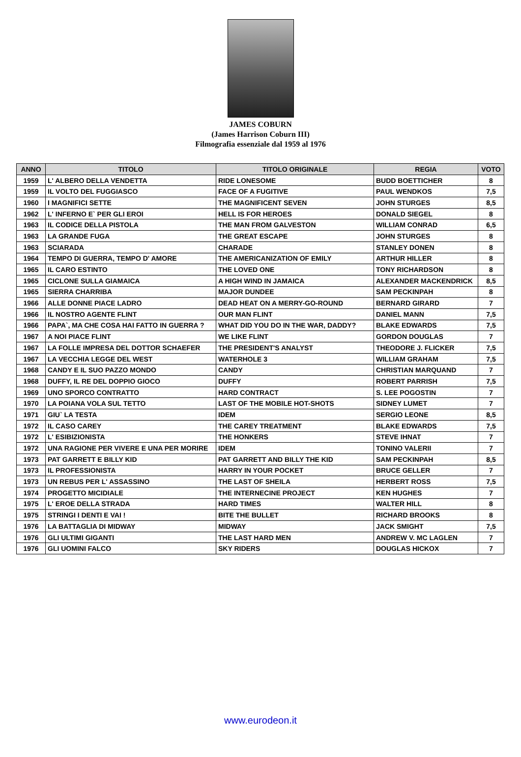JAMES COBURN
(James Harrison Coburn III)
Filmografia essenziale dal 1959 al 1976
| ANNO | TITOLO | TITOLO ORIGINALE | REGIA | VOTO |
| --- | --- | --- | --- | --- |
| 1959 | L' ALBERO DELLA VENDETTA | RIDE LONESOME | BUDD BOETTICHER | 8 |
| 1959 | IL VOLTO DEL FUGGIASCO | FACE OF A FUGITIVE | PAUL WENDKOS | 7,5 |
| 1960 | I MAGNIFICI SETTE | THE MAGNIFICENT SEVEN | JOHN STURGES | 8,5 |
| 1962 | L' INFERNO E` PER GLI EROI | HELL IS FOR HEROES | DONALD SIEGEL | 8 |
| 1963 | IL CODICE DELLA PISTOLA | THE MAN FROM GALVESTON | WILLIAM CONRAD | 6,5 |
| 1963 | LA GRANDE FUGA | THE GREAT ESCAPE | JOHN STURGES | 8 |
| 1963 | SCIARADA | CHARADE | STANLEY DONEN | 8 |
| 1964 | TEMPO DI GUERRA, TEMPO D' AMORE | THE AMERICANIZATION OF EMILY | ARTHUR HILLER | 8 |
| 1965 | IL CARO ESTINTO | THE LOVED ONE | TONY RICHARDSON | 8 |
| 1965 | CICLONE SULLA GIAMAICA | A HIGH WIND IN JAMAICA | ALEXANDER MACKENDRICK | 8,5 |
| 1965 | SIERRA CHARRIBA | MAJOR DUNDEE | SAM PECKINPAH | 8 |
| 1966 | ALLE DONNE PIACE LADRO | DEAD HEAT ON A MERRY-GO-ROUND | BERNARD GIRARD | 7 |
| 1966 | IL NOSTRO AGENTE FLINT | OUR MAN FLINT | DANIEL MANN | 7,5 |
| 1966 | PAPA`, MA CHE COSA HAI FATTO IN GUERRA ? | WHAT DID YOU DO IN THE WAR, DADDY? | BLAKE EDWARDS | 7,5 |
| 1967 | A NOI PIACE FLINT | WE LIKE FLINT | GORDON DOUGLAS | 7 |
| 1967 | LA FOLLE IMPRESA DEL DOTTOR SCHAEFER | THE PRESIDENT'S ANALYST | THEODORE J. FLICKER | 7,5 |
| 1967 | LA VECCHIA LEGGE DEL WEST | WATERHOLE 3 | WILLIAM GRAHAM | 7,5 |
| 1968 | CANDY E IL SUO PAZZO MONDO | CANDY | CHRISTIAN MARQUAND | 7 |
| 1968 | DUFFY, IL RE DEL DOPPIO GIOCO | DUFFY | ROBERT PARRISH | 7,5 |
| 1969 | UNO SPORCO CONTRATTO | HARD CONTRACT | S. LEE POGOSTIN | 7 |
| 1970 | LA POIANA VOLA SUL TETTO | LAST OF THE MOBILE HOT-SHOTS | SIDNEY LUMET | 7 |
| 1971 | GIU` LA TESTA | IDEM | SERGIO LEONE | 8,5 |
| 1972 | IL CASO CAREY | THE CAREY TREATMENT | BLAKE EDWARDS | 7,5 |
| 1972 | L' ESIBIZIONISTA | THE HONKERS | STEVE IHNAT | 7 |
| 1972 | UNA RAGIONE PER VIVERE E UNA PER MORIRE | IDEM | TONINO VALERII | 7 |
| 1973 | PAT GARRETT E BILLY KID | PAT GARRETT AND BILLY THE KID | SAM PECKINPAH | 8,5 |
| 1973 | IL PROFESSIONISTA | HARRY IN YOUR POCKET | BRUCE GELLER | 7 |
| 1973 | UN REBUS PER L' ASSASSINO | THE LAST OF SHEILA | HERBERT ROSS | 7,5 |
| 1974 | PROGETTO MICIDIALE | THE INTERNECINE PROJECT | KEN HUGHES | 7 |
| 1975 | L' EROE DELLA STRADA | HARD TIMES | WALTER HILL | 8 |
| 1975 | STRINGI I DENTI E VAI ! | BITE THE BULLET | RICHARD BROOKS | 8 |
| 1976 | LA BATTAGLIA DI MIDWAY | MIDWAY | JACK SMIGHT | 7,5 |
| 1976 | GLI ULTIMI GIGANTI | THE LAST HARD MEN | ANDREW V. MC LAGLEN | 7 |
| 1976 | GLI UOMINI FALCO | SKY RIDERS | DOUGLAS HICKOX | 7 |
www.eurodeon.it